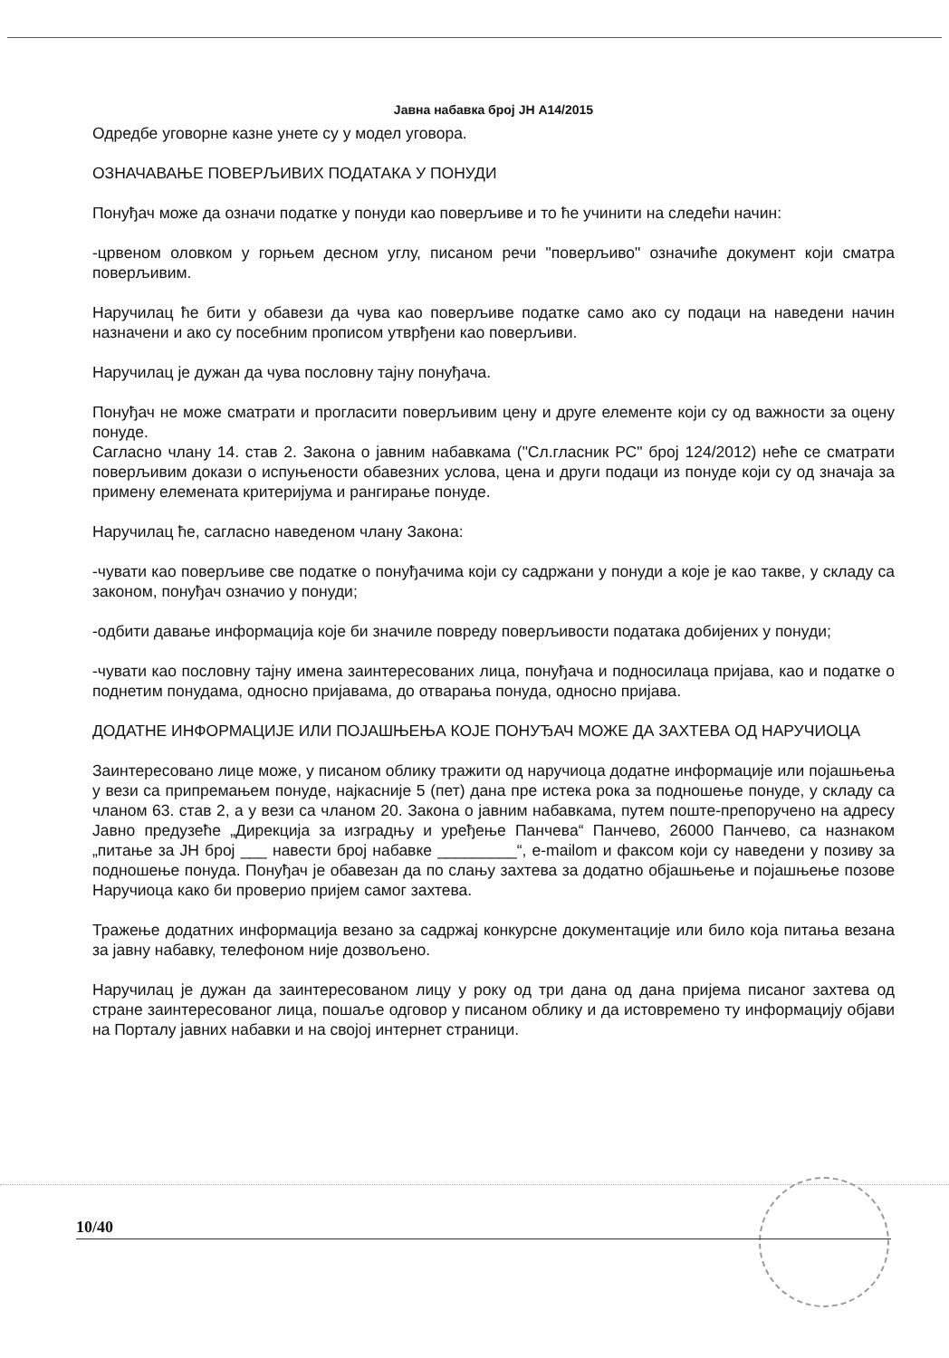Јавна набавка број ЈН А14/2015
Одредбе уговорне казне унете су у модел уговора.
ОЗНАЧАВАЊЕ ПОВЕРЉИВИХ ПОДАТАКА У ПОНУДИ
Понуђач може да означи податке у понуди као поверљиве и то ће учинити на следећи начин:
-црвеном оловком у горњем десном углу, писаном речи "поверљиво" означиће документ који сматра поверљивим.
Наручилац ће бити у обавези да чува као поверљиве податке само ако су подаци на наведени начин назначени и ако су посебним прописом утврђени као поверљиви.
Наручилац је дужан да чува пословну тајну понуђача.
Понуђач не може сматрати и прогласити поверљивим цену и друге елементе који су од важности за оцену понуде.
Сагласно члану 14. став 2. Закона о јавним набавкама ("Сл.гласник РС" број 124/2012) неће се сматрати поверљивим докази о испуњености обавезних услова, цена и други подаци из понуде који су од значаја за примену елемената критеријума и рангирање понуде.
Наручилац ће, сагласно наведеном члану Закона:
-чувати као поверљиве све податке о понуђачима који су садржани у понуди а које је као такве, у складу са законом, понуђач означио у понуди;
-одбити давање информација које би значиле повреду поверљивости података добијених у понуди;
-чувати као пословну тајну имена заинтересованих лица, понуђача и подносилаца пријава, као и податке о поднетим понудама, односно пријавама, до отварања понуда, односно пријава.
ДОДАТНЕ ИНФОРМАЦИЈЕ ИЛИ ПОЈАШЊЕЊА КОЈЕ ПОНУЂАЧ МОЖЕ ДА ЗАХТЕВА ОД НАРУЧИОЦА
Заинтересовано лице може, у писаном облику тражити од наручиоца додатне информације или појашњења у вези са припремањем понуде, најкасније 5 (пет) дана пре истека рока за подношење понуде, у складу са чланом 63. став 2, а у вези са чланом 20. Закона о јавним набавкама, путем поште-препоручено на адресу Јавно предузеће „Дирекција за изградњу и уређење Панчева“ Панчево, 26000 Панчево, са назнаком „питање за ЈН број ___ навести број набавке _________“, e-mailom и факсом који су наведени у позиву за подношење понуда. Понуђач је обавезан да по слању захтева за додатно објашњење и појашњење позове Наручиоца како би проверио пријем самог захтева.
Тражење додатних информација везано за садржај конкурсне документације или било која питања везана за јавну набавку, телефоном није дозвољено.
Наручилац је дужан да заинтересованом лицу у року од три дана од дана пријема писаног захтева од стране заинтересованог лица, пошаље одговор у писаном облику и да истовремено ту информацију објави на Порталу јавних набавки и на својој интернет страници.
10/40